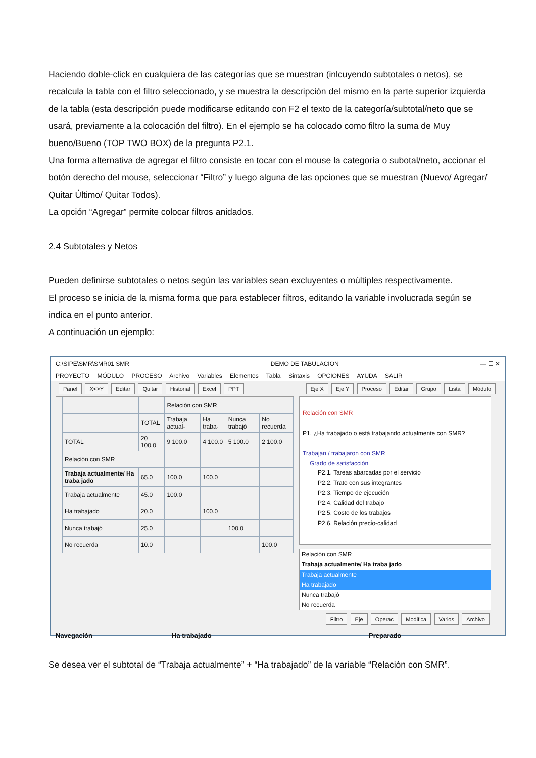Haciendo doble-click en cualquiera de las categorías que se muestran (inlcuyendo subtotales o netos), se recalcula la tabla con el filtro seleccionado, y se muestra la descripción del mismo en la parte superior izquierda de la tabla (esta descripción puede modificarse editando con F2 el texto de la categoría/subtotal/neto que se usará, previamente a la colocación del filtro). En el ejemplo se ha colocado como filtro la suma de Muy bueno/Bueno (TOP TWO BOX) de la pregunta P2.1.
Una forma alternativa de agregar el filtro consiste en tocar con el mouse la categoría o subotal/neto, accionar el botón derecho del mouse, seleccionar “Filtro” y luego alguna de las opciones que se muestran (Nuevo/ Agregar/ Quitar Último/ Quitar Todos).
La opción “Agregar” permite colocar filtros anidados.
2.4 Subtotales y Netos
Pueden definirse subtotales o netos según las variables sean excluyentes o múltiples respectivamente.
El proceso se inicia de la misma forma que para establecer filtros, editando la variable involucrada según se indica en el punto anterior.
A continuación un ejemplo:
C:\SIPE\SMR\SMR01 SMR DEMO DE TABULACION — ☐ ✕
PROYECTO MÓDULO PROCESO Archivo Variables Elementos Tabla Sintaxis OPCIONES AYUDA SALIR
Panel X<>Y Editar Quitar Historial Excel PPT
Eje X Eje Y Proceso Editar Grupo Lista Módulo
| | | Relación con SMR | | | |
| --- | --- | --- | --- | --- | --- |
| | TOTAL | Trabaja actual- | Ha traba- | Nunca trabajó | No recuerda |
| TOTAL | 20 100.0 | 9 100.0 | 4 100.0 | 5 100.0 | 2 100.0 |
| Relación con SMR | | | | | |
| Trabaja actualmente/ Ha traba jado | 65.0 | 100.0 | 100.0 | | |
| Trabaja actualmente | 45.0 | 100.0 | | | |
| Ha trabajado | 20.0 | | 100.0 | | |
| Nunca trabajó | 25.0 | | | 100.0 | |
| No recuerda | 10.0 | | | | 100.0 |
Relación con SMR
P1. ¿Ha trabajado o está trabajando actualmente con SMR?
Trabajan / trabajaron con SMR
Grado de satisfacción
P2.1. Tareas abarcadas por el servicio
P2.2. Trato con sus integrantes
P2.3. Tiempo de ejecución
P2.4. Calidad del trabajo
P2.5. Costo de los trabajos
P2.6. Relación precio-calidad
Relación con SMR
Trabaja actualmente/ Ha traba jado
Trabaja actualmente
Ha trabajado
Nunca trabajó
No recuerda
Filtro Eje Operac Modifica Varios Archivo
Navegación Ha trabajado Preparado
Se desea ver el subtotal de “Trabaja actualmente” + “Ha trabajado” de la variable “Relación con SMR”.